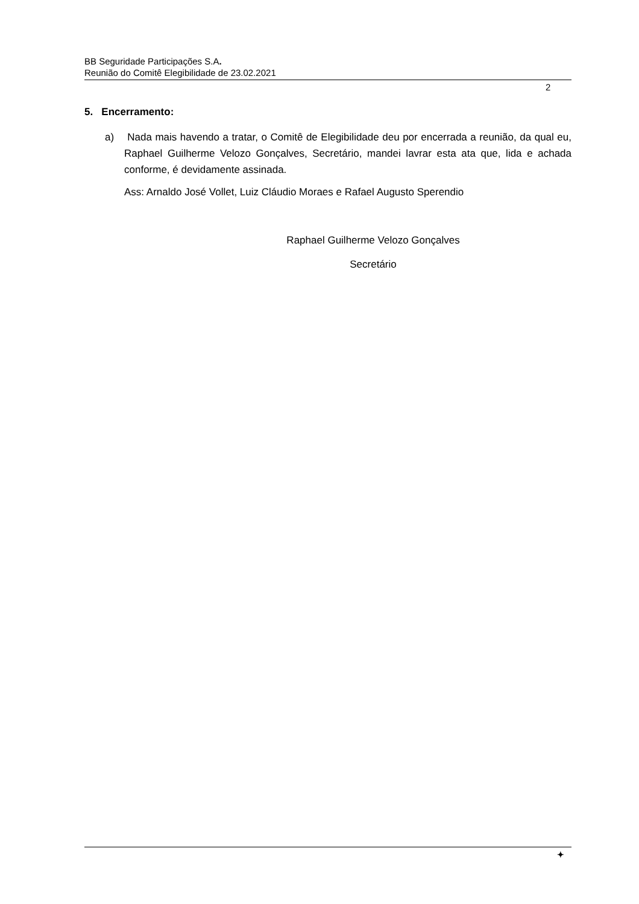BB Seguridade Participações S.A.
Reunião do Comitê Elegibilidade de 23.02.2021
2
5. Encerramento:
a) Nada mais havendo a tratar, o Comitê de Elegibilidade deu por encerrada a reunião, da qual eu, Raphael Guilherme Velozo Gonçalves, Secretário, mandei lavrar esta ata que, lida e achada conforme, é devidamente assinada.
Ass: Arnaldo José Vollet, Luiz Cláudio Moraes e Rafael Augusto Sperendio
Raphael Guilherme Velozo Gonçalves
Secretário
✦